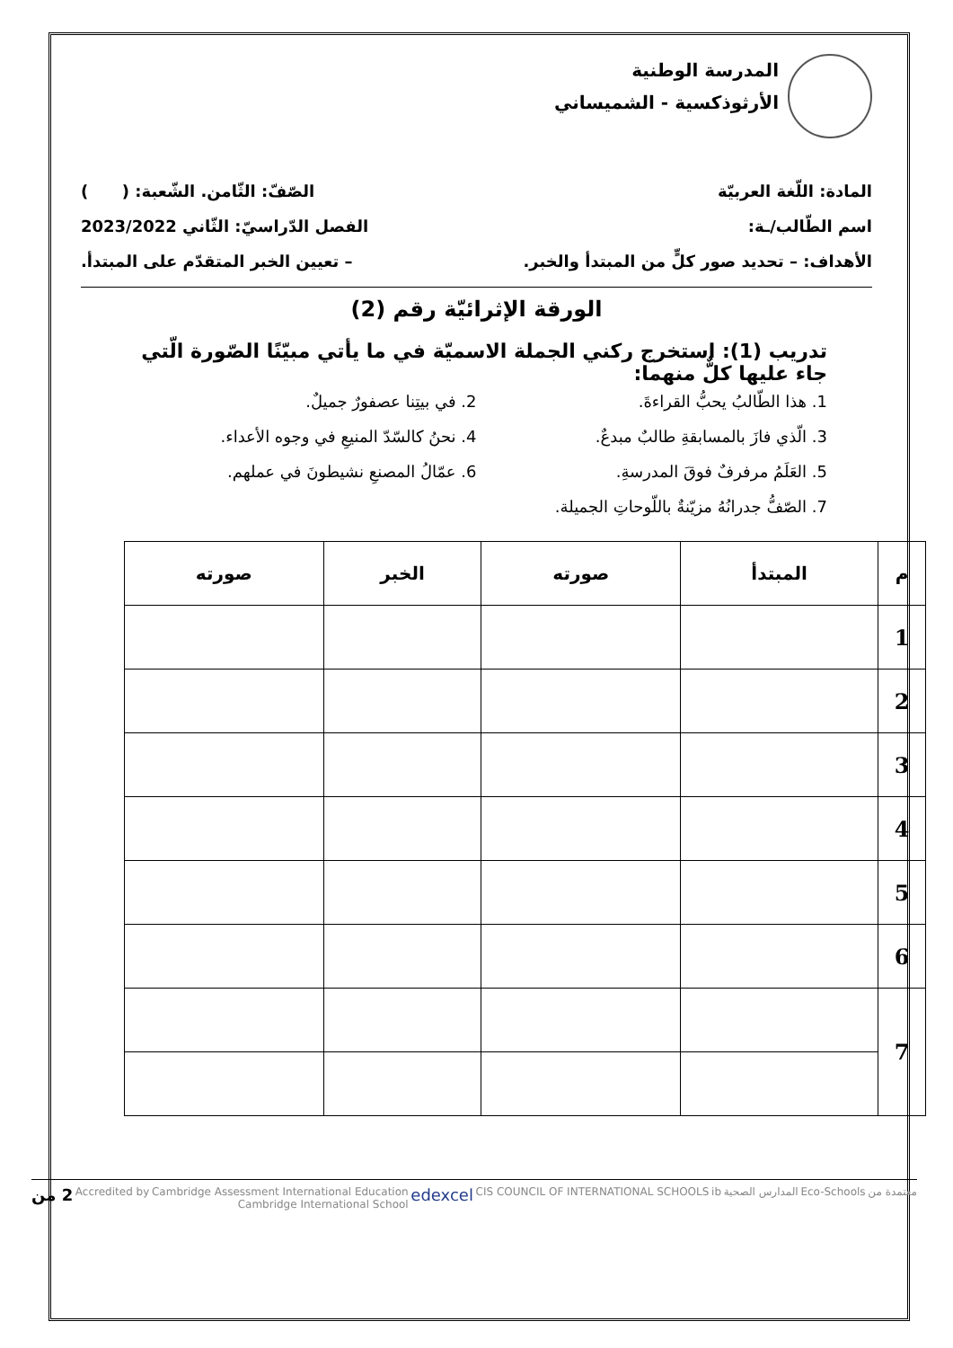المدرسة الوطنية
الأرثوذكسية - الشميساني
المادة: اللّغة العربيّة الصّفّ: الثّامن. الشّعبة: ( )
اسم الطّالب/ـة: الفصل الدّراسيّ: الثّاني 2023/2022
الأهداف: – تحديد صور كلٍّ من المبتدأ والخبر. – تعيين الخبر المتقدّم على المبتدأ.
الورقة الإثرائيّة رقم (2)
تدريب (1): استخرج ركني الجملة الاسميّة في ما يأتي مبيّنًا الصّورة الّتي جاء عليها كلٌّ منهما:
1. هذا الطّالبُ يحبُّ القراءةَ.
2. في بيتِنا عصفورٌ جميلٌ.
3. الّذي فازَ بالمسابقةِ طالبٌ مبدعٌ.
4. نحنُ كالسّدّ المنيعِ في وجوه الأعداء.
5. العَلَمُ مرفرفٌ فوقَ المدرسةِ.
6. عمّالُ المصنعِ نشيطونَ في عملهم.
7. الصّفُّ جدرانُهُ مزيّنةٌ باللّوحاتِ الجميلة.
| م | المبتدأ | صورته | الخبر | صورته |
| --- | --- | --- | --- | --- |
| 1 | | | | |
| 2 | | | | |
| 3 | | | | |
| 4 | | | | |
| 5 | | | | |
| 6 | | | | |
| 7 | | | | |
معتمدة من Eco-Schools المدارس الصحية ib CIS COUNCIL OF INTERNATIONAL SCHOOLS edexcel Cambridge Assessment International Education
Cambridge International School Accredited by 2 من